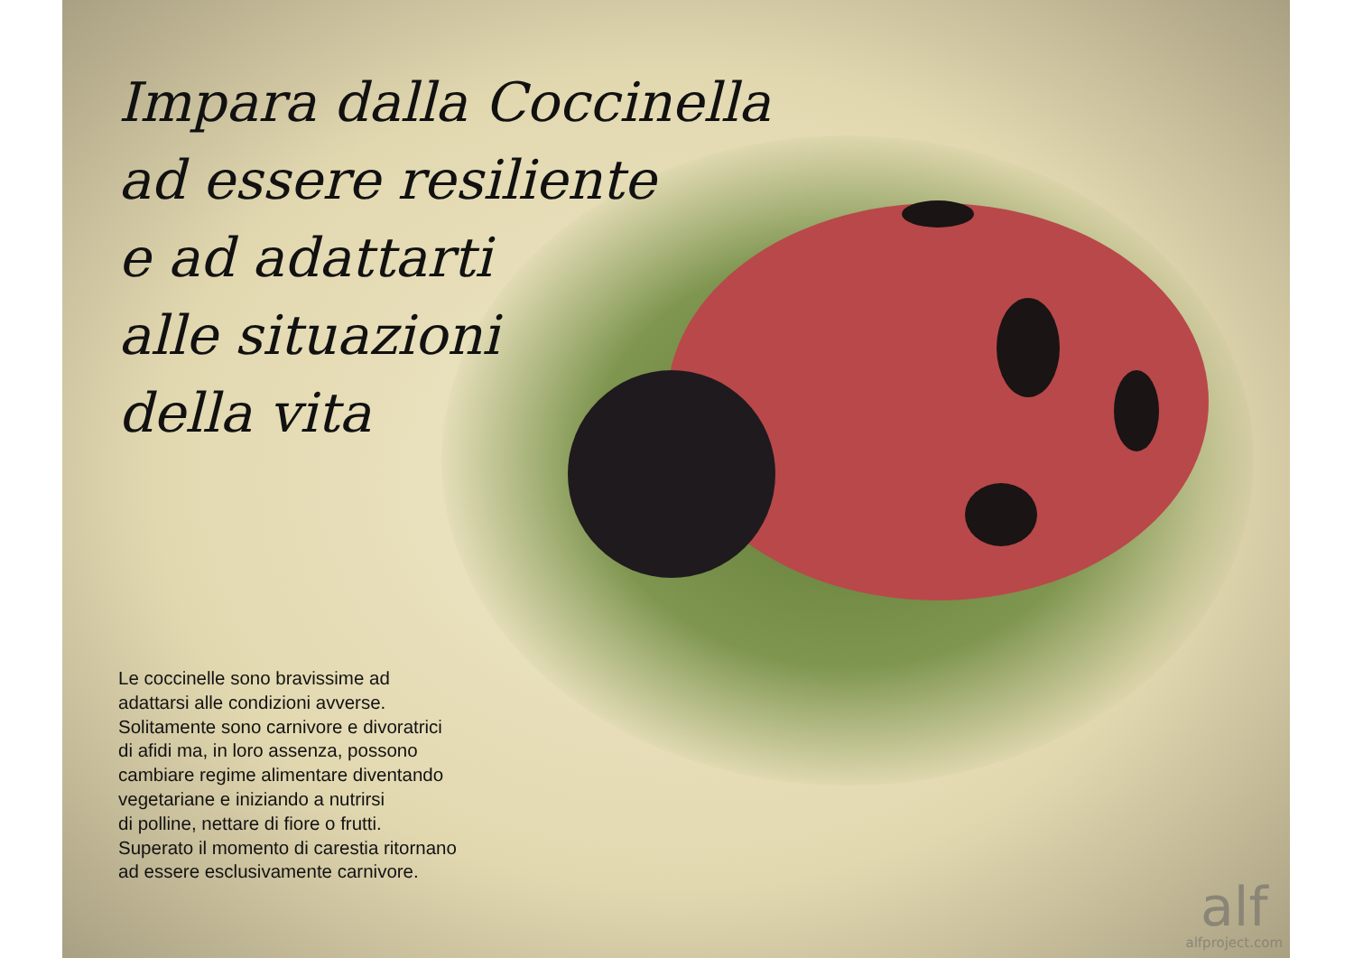Impara dalla Coccinella
ad essere resiliente
e ad adattarti
alle situazioni
della vita
Le coccinelle sono bravissime ad
adattarsi alle condizioni avverse.
Solitamente sono carnivore e divoratrici
di afidi ma, in loro assenza, possono
cambiare regime alimentare diventando
vegetariane e iniziando a nutrirsi
di polline, nettare di fiore o frutti.
Superato il momento di carestia ritornano
ad essere esclusivamente carnivore.
alf
alfproject.com